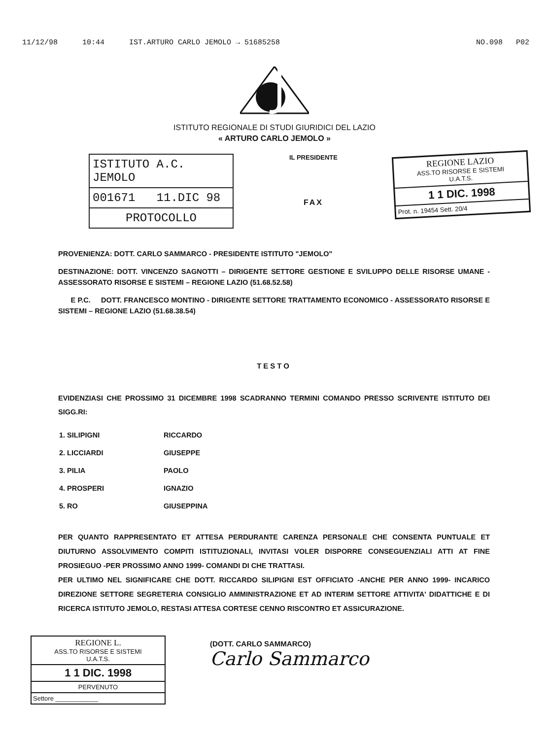11/12/98 10:44 IST.ARTURO CARLO JEMOLO → 51685258 NO.098 P02
ISTITUTO REGIONALE DI STUDI GIURIDICI DEL LAZIO
« ARTURO CARLO JEMOLO »
ISTITUTO A.C. JEMOLO
001671 11.DIC 98
PROTOCOLLO
IL PRESIDENTE
FAX
REGIONE LAZIO
ASS.TO RISORSE E SISTEMI
U.A.T.S.
1 1 DIC. 1998
Prot. n. 19454 Sett. 20/4
PROVENIENZA: DOTT. CARLO SAMMARCO - PRESIDENTE ISTITUTO "JEMOLO"
DESTINAZIONE: DOTT. VINCENZO SAGNOTTI – DIRIGENTE SETTORE GESTIONE E SVILUPPO DELLE RISORSE UMANE - ASSESSORATO RISORSE E SISTEMI – REGIONE LAZIO (51.68.52.58)
E P.C. DOTT. FRANCESCO MONTINO - DIRIGENTE SETTORE TRATTAMENTO ECONOMICO - ASSESSORATO RISORSE E SISTEMI – REGIONE LAZIO (51.68.38.54)
TESTO
EVIDENZIASI CHE PROSSIMO 31 DICEMBRE 1998 SCADRANNO TERMINI COMANDO PRESSO SCRIVENTE ISTITUTO DEI SIGG.RI:
| 1. SILIPIGNI | RICCARDO |
| 2. LICCIARDI | GIUSEPPE |
| 3. PILIA | PAOLO |
| 4. PROSPERI | IGNAZIO |
| 5. RO | GIUSEPPINA |
PER QUANTO RAPPRESENTATO ET ATTESA PERDURANTE CARENZA PERSONALE CHE CONSENTA PUNTUALE ET DIUTURNO ASSOLVIMENTO COMPITI ISTITUZIONALI, INVITASI VOLER DISPORRE CONSEGUENZIALI ATTI AT FINE PROSIEGUO -PER PROSSIMO ANNO 1999- COMANDI DI CHE TRATTASI.
PER ULTIMO NEL SIGNIFICARE CHE DOTT. RICCARDO SILIPIGNI EST OFFICIATO -ANCHE PER ANNO 1999- INCARICO DIREZIONE SETTORE SEGRETERIA CONSIGLIO AMMINISTRAZIONE ET AD INTERIM SETTORE ATTIVITA' DIDATTICHE E DI RICERCA ISTITUTO JEMOLO, RESTASI ATTESA CORTESE CENNO RISCONTRO ET ASSICURAZIONE.
REGIONE L.
ASS.TO RISORSE E SISTEMI
U.A.T.S.
1 1 DIC. 1998
PERVENUTO
Settore ____________
(DOTT. CARLO SAMMARCO)
Carlo Sammarco